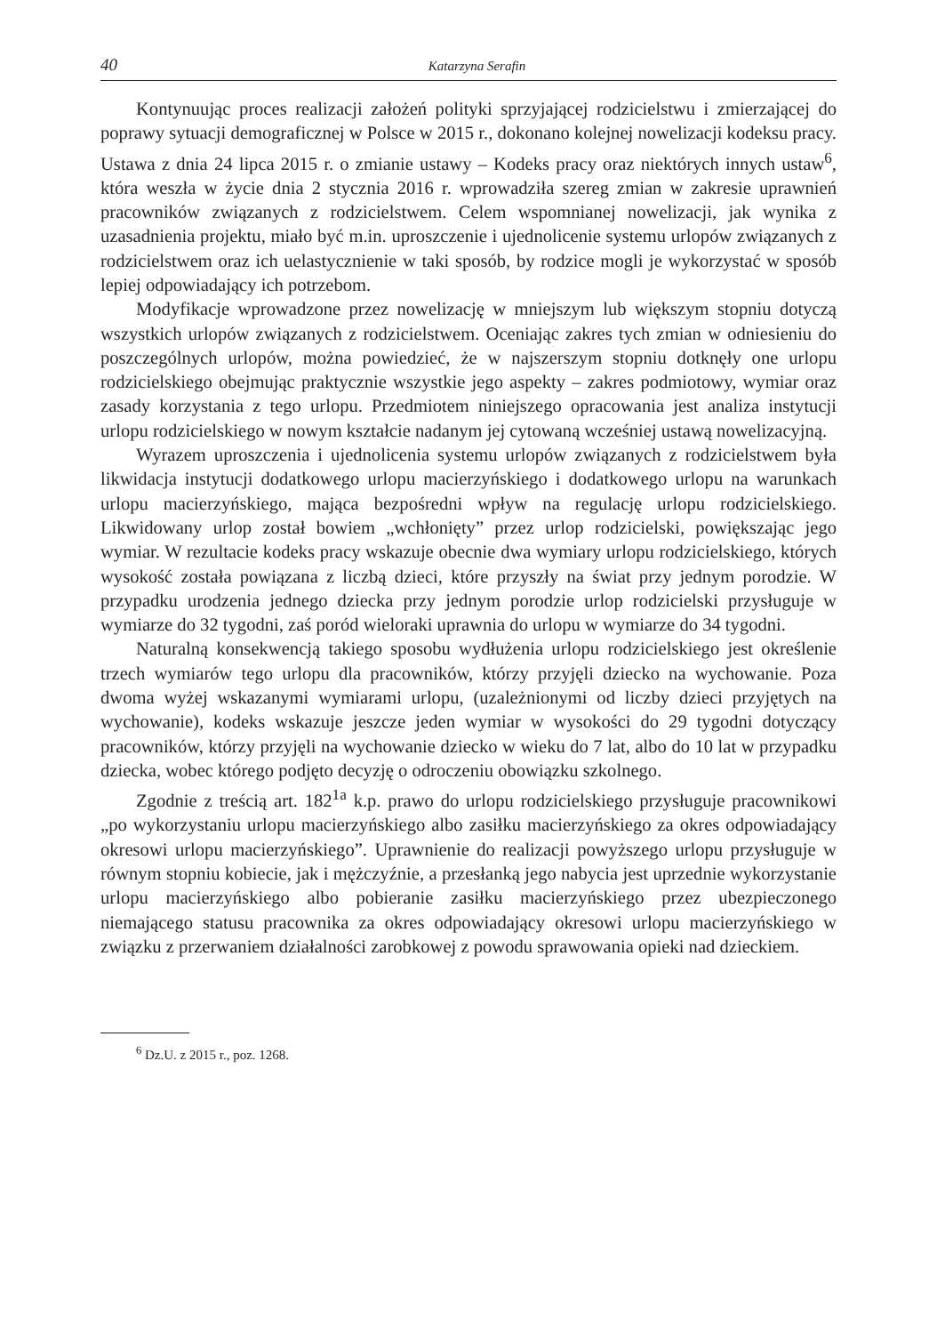40 Katarzyna Serafin
Kontynuując proces realizacji założeń polityki sprzyjającej rodzicielstwu i zmierzającej do poprawy sytuacji demograficznej w Polsce w 2015 r., dokonano kolejnej nowelizacji kodeksu pracy. Ustawa z dnia 24 lipca 2015 r. o zmianie ustawy – Kodeks pracy oraz niektórych innych ustaw<sup>6</sup>, która weszła w życie dnia 2 stycznia 2016 r. wprowadziła szereg zmian w zakresie uprawnień pracowników związanych z rodzicielstwem. Celem wspomnianej nowelizacji, jak wynika z uzasadnienia projektu, miało być m.in. uproszczenie i ujednolicenie systemu urlopów związanych z rodzicielstwem oraz ich uelastycznienie w taki sposób, by rodzice mogli je wykorzystać w sposób lepiej odpowiadający ich potrzebom.
Modyfikacje wprowadzone przez nowelizację w mniejszym lub większym stopniu dotyczą wszystkich urlopów związanych z rodzicielstwem. Oceniając zakres tych zmian w odniesieniu do poszczególnych urlopów, można powiedzieć, że w najszerszym stopniu dotknęły one urlopu rodzicielskiego obejmując praktycznie wszystkie jego aspekty – zakres podmiotowy, wymiar oraz zasady korzystania z tego urlopu. Przedmiotem niniejszego opracowania jest analiza instytucji urlopu rodzicielskiego w nowym kształcie nadanym jej cytowaną wcześniej ustawą nowelizacyjną.
Wyrazem uproszczenia i ujednolicenia systemu urlopów związanych z rodzicielstwem była likwidacja instytucji dodatkowego urlopu macierzyńskiego i dodatkowego urlopu na warunkach urlopu macierzyńskiego, mająca bezpośredni wpływ na regulację urlopu rodzicielskiego. Likwidowany urlop został bowiem „wchłonięty” przez urlop rodzicielski, powiększając jego wymiar. W rezultacie kodeks pracy wskazuje obecnie dwa wymiary urlopu rodzicielskiego, których wysokość została powiązana z liczbą dzieci, które przyszły na świat przy jednym porodzie. W przypadku urodzenia jednego dziecka przy jednym porodzie urlop rodzicielski przysługuje w wymiarze do 32 tygodni, zaś poród wieloraki uprawnia do urlopu w wymiarze do 34 tygodni.
Naturalną konsekwencją takiego sposobu wydłużenia urlopu rodzicielskiego jest określenie trzech wymiarów tego urlopu dla pracowników, którzy przyjęli dziecko na wychowanie. Poza dwoma wyżej wskazanymi wymiarami urlopu, (uzależnionymi od liczby dzieci przyjętych na wychowanie), kodeks wskazuje jeszcze jeden wymiar w wysokości do 29 tygodni dotyczący pracowników, którzy przyjęli na wychowanie dziecko w wieku do 7 lat, albo do 10 lat w przypadku dziecka, wobec którego podjęto decyzję o odroczeniu obowiązku szkolnego.
Zgodnie z treścią art. 182<sup>1a</sup> k.p. prawo do urlopu rodzicielskiego przysługuje pracownikowi „po wykorzystaniu urlopu macierzyńskiego albo zasiłku macierzyńskiego za okres odpowiadający okresowi urlopu macierzyńskiego”. Uprawnienie do realizacji powyższego urlopu przysługuje w równym stopniu kobiecie, jak i mężczyźnie, a przesłanką jego nabycia jest uprzednie wykorzystanie urlopu macierzyńskiego albo pobieranie zasiłku macierzyńskiego przez ubezpieczonego niemającego statusu pracownika za okres odpowiadający okresowi urlopu macierzyńskiego w związku z przerwaniem działalności zarobkowej z powodu sprawowania opieki nad dzieckiem.
<sup>6</sup> Dz.U. z 2015 r., poz. 1268.